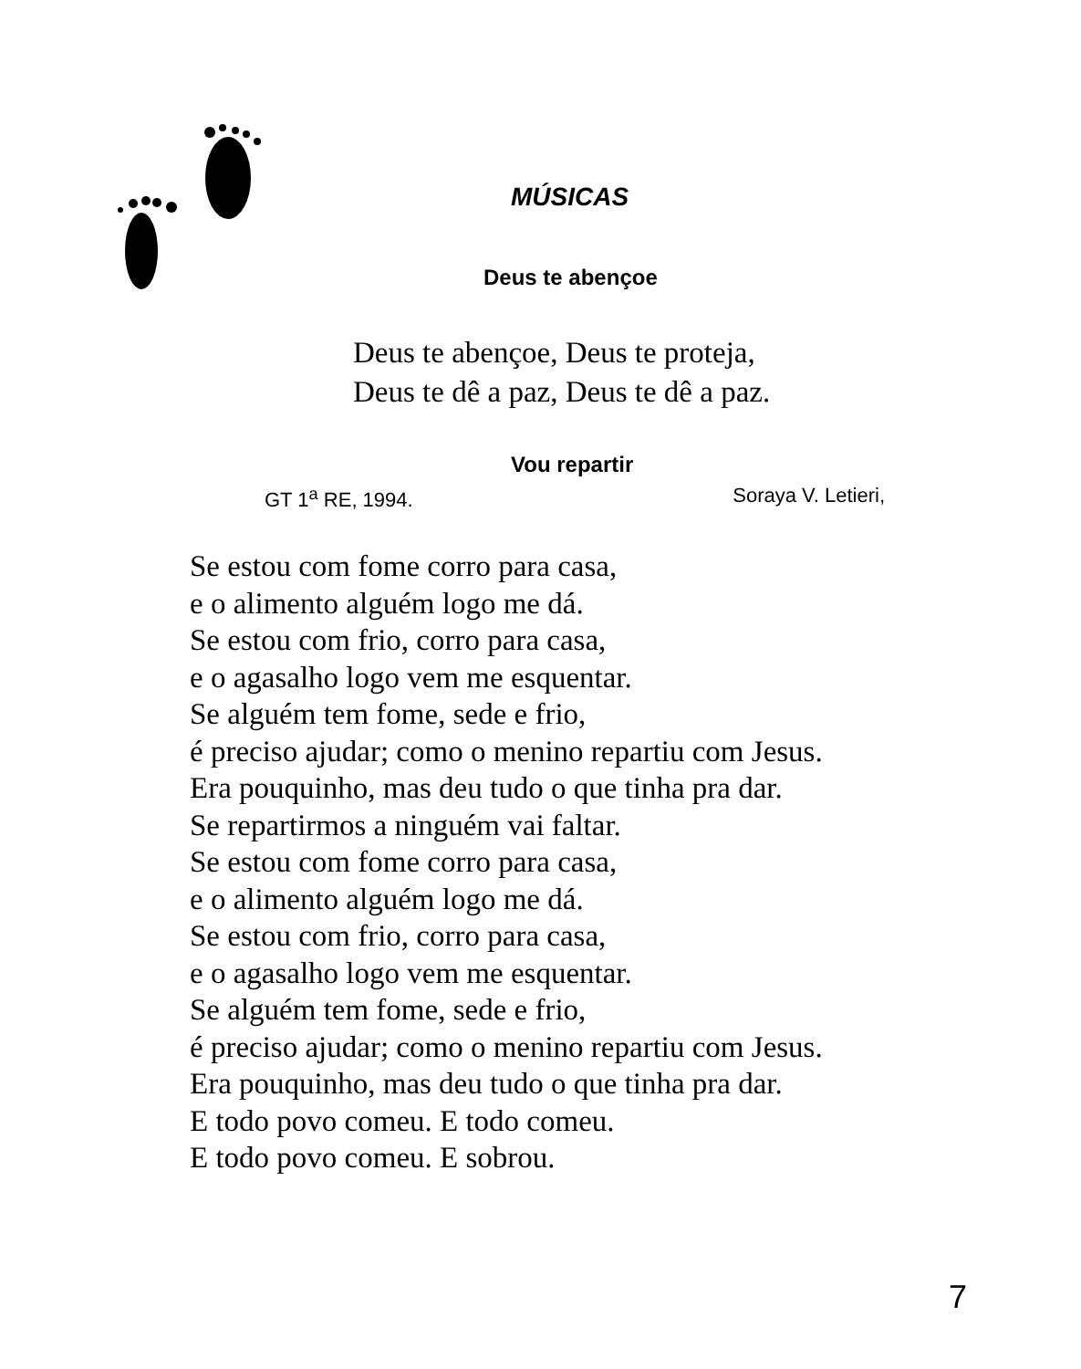MÚSICAS
Deus te abençoe
Deus te abençoe, Deus te proteja,
Deus te dê a paz, Deus te dê a paz.
Vou repartir
GT 1<sup>a</sup> RE, 1994. Soraya V. Letieri,
Se estou com fome corro para casa,
e o alimento alguém logo me dá.
Se estou com frio, corro para casa,
e o agasalho logo vem me esquentar.
Se alguém tem fome, sede e frio,
é preciso ajudar; como o menino repartiu com Jesus.
Era pouquinho, mas deu tudo o que tinha pra dar.
Se repartirmos a ninguém vai faltar.
Se estou com fome corro para casa,
e o alimento alguém logo me dá.
Se estou com frio, corro para casa,
e o agasalho logo vem me esquentar.
Se alguém tem fome, sede e frio,
é preciso ajudar; como o menino repartiu com Jesus.
Era pouquinho, mas deu tudo o que tinha pra dar.
E todo povo comeu. E todo comeu.
E todo povo comeu. E sobrou.
7